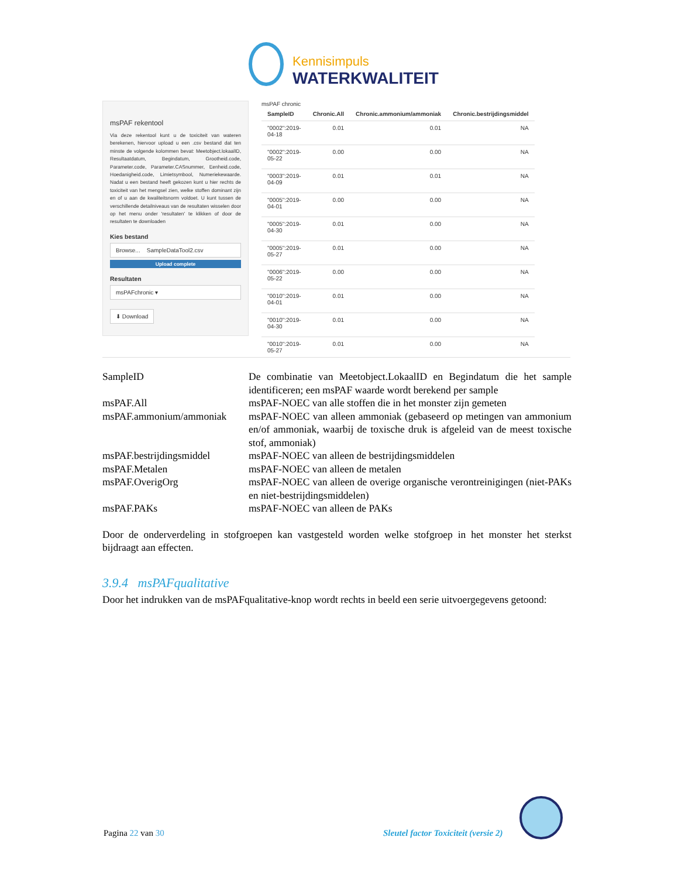Kennisimpuls
WATERKWALITEIT
msPAF rekentool
Via deze rekentool kunt u de toxiciteit van wateren berekenen, hiervoor upload u een .csv bestand dat ten minste de volgende kolommen bevat: Meetobject.lokaalID, Resultaatdatum, Begindatum, Grootheid.code, Parameter.code, Parameter.CASnummer, Eenheid.code, Hoedanigheid.code, Limietsymbool, Numeriekewaarde. Nadat u een bestand heeft gekozen kunt u hier rechts de toxiciteit van het mengsel zien, welke stoffen dominant zijn en of u aan de kwaliteitsnorm voldoet. U kunt tussen de verschillende detailniveaus van de resultaten wisselen door op het menu onder 'resultaten' te klikken of door de resultaten te downloaden
Kies bestand
Browse... SampleDataTool2.csv
Upload complete
Resultaten
msPAFchronic ▾
⬇ Download
msPAF chronic
| SampleID | Chronic.All | Chronic.ammonium/ammoniak | Chronic.bestrijdingsmiddel |
| --- | --- | --- | --- |
| "0002":2019- 04-18 | 0.01 | 0.01 | NA |
| "0002":2019- 05-22 | 0.00 | 0.00 | NA |
| "0003":2019- 04-09 | 0.01 | 0.01 | NA |
| "0005":2019- 04-01 | 0.00 | 0.00 | NA |
| "0005":2019- 04-30 | 0.01 | 0.00 | NA |
| "0005":2019- 05-27 | 0.01 | 0.00 | NA |
| "0006":2019- 05-22 | 0.00 | 0.00 | NA |
| "0010":2019- 04-01 | 0.01 | 0.00 | NA |
| "0010":2019- 04-30 | 0.01 | 0.00 | NA |
| "0010":2019- 05-27 | 0.01 | 0.00 | NA |
| SampleID | De combinatie van Meetobject.LokaalID en Begindatum die het sample identificeren; een msPAF waarde wordt berekend per sample |
| msPAF.All | msPAF-NOEC van alle stoffen die in het monster zijn gemeten |
| msPAF.ammonium/ammoniak | msPAF-NOEC van alleen ammoniak (gebaseerd op metingen van ammonium en/of ammoniak, waarbij de toxische druk is afgeleid van de meest toxische stof, ammoniak) |
| msPAF.bestrijdingsmiddel | msPAF-NOEC van alleen de bestrijdingsmiddelen |
| msPAF.Metalen | msPAF-NOEC van alleen de metalen |
| msPAF.OverigOrg | msPAF-NOEC van alleen de overige organische verontreinigingen (niet-PAKs en niet-bestrijdingsmiddelen) |
| msPAF.PAKs | msPAF-NOEC van alleen de PAKs |
Door de onderverdeling in stofgroepen kan vastgesteld worden welke stofgroep in het monster het sterkst bijdraagt aan effecten.
3.9.4 msPAFqualitative
Door het indrukken van de msPAFqualitative-knop wordt rechts in beeld een serie uitvoergegevens getoond:
Pagina 22 van 30
Sleutel factor Toxiciteit (versie 2)